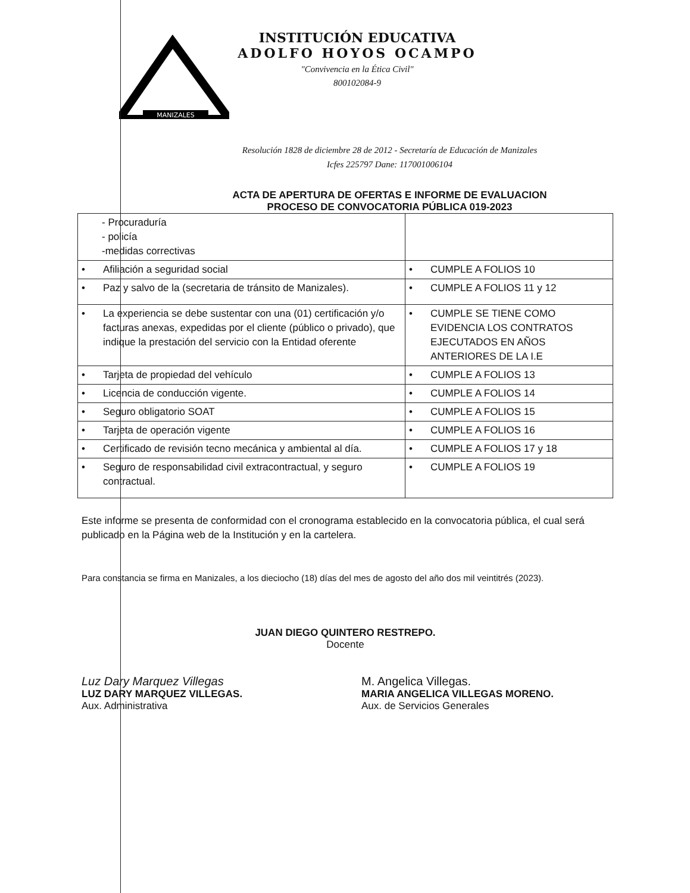MANIZALES
INSTITUCIÓN EDUCATIVA
ADOLFO HOYOS OCAMPO
"Convivencia en la Ética Civil"
800102084-9
Resolución 1828 de diciembre 28 de 2012 - Secretaría de Educación de Manizales
Icfes 225797 Dane: 117001006104
ACTA DE APERTURA DE OFERTAS E INFORME DE EVALUACION
PROCESO DE CONVOCATORIA PÚBLICA 019-2023
| - Procuraduría - policía -medidas correctivas | |
| • Afiliación a seguridad social | • CUMPLE A FOLIOS 10 |
| • Paz y salvo de la (secretaria de tránsito de Manizales). | • CUMPLE A FOLIOS 11 y 12 |
| • La experiencia se debe sustentar con una (01) certificación y/o facturas anexas, expedidas por el cliente (público o privado), que indique la prestación del servicio con la Entidad oferente | • CUMPLE SE TIENE COMO EVIDENCIA LOS CONTRATOS EJECUTADOS EN AÑOS ANTERIORES DE LA I.E |
| • Tarjeta de propiedad del vehículo | • CUMPLE A FOLIOS 13 |
| • Licencia de conducción vigente. | • CUMPLE A FOLIOS 14 |
| • Seguro obligatorio SOAT | • CUMPLE A FOLIOS 15 |
| • Tarjeta de operación vigente | • CUMPLE A FOLIOS 16 |
| • Certificado de revisión tecno mecánica y ambiental al día. | • CUMPLE A FOLIOS 17 y 18 |
| • Seguro de responsabilidad civil extracontractual, y seguro contractual. | • CUMPLE A FOLIOS 19 |
Este informe se presenta de conformidad con el cronograma establecido en la convocatoria pública, el cual será publicado en la Página web de la Institución y en la cartelera.
Para constancia se firma en Manizales, a los dieciocho (18) días del mes de agosto del año dos mil veintitrés (2023).
JUAN DIEGO QUINTERO RESTREPO.
Docente
Luz Dary Marquez Villegas
LUZ DARY MARQUEZ VILLEGAS.
Aux. Administrativa
M. Angelica Villegas.
MARIA ANGELICA VILLEGAS MORENO.
Aux. de Servicios Generales